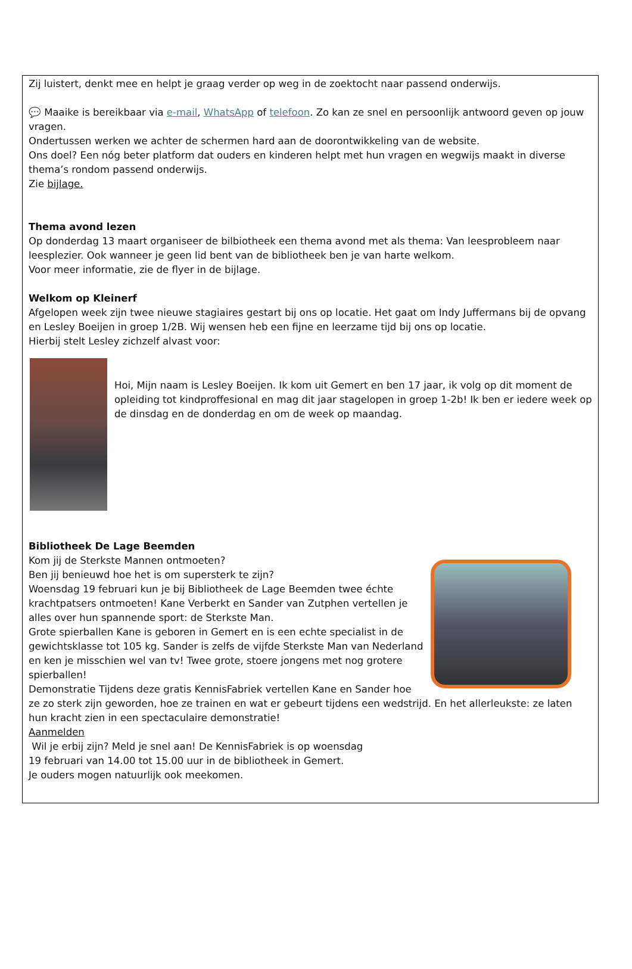Zij luistert, denkt mee en helpt je graag verder op weg in de zoektocht naar passend onderwijs.
💬 Maaike is bereikbaar via e-mail, WhatsApp of telefoon. Zo kan ze snel en persoonlijk antwoord geven op jouw vragen.
Ondertussen werken we achter de schermen hard aan de doorontwikkeling van de website.
Ons doel? Een nóg beter platform dat ouders en kinderen helpt met hun vragen en wegwijs maakt in diverse thema’s rondom passend onderwijs.
Zie bijlage.
Thema avond lezen
Op donderdag 13 maart organiseer de bilbiotheek een thema avond met als thema: Van leesprobleem naar leesplezier. Ook wanneer je geen lid bent van de bibliotheek ben je van harte welkom.
Voor meer informatie, zie de flyer in de bijlage.
Welkom op Kleinerf
Afgelopen week zijn twee nieuwe stagiaires gestart bij ons op locatie. Het gaat om Indy Juffermans bij de opvang en Lesley Boeijen in groep 1/2B. Wij wensen heb een fijne en leerzame tijd bij ons op locatie.
Hierbij stelt Lesley zichzelf alvast voor:
Hoi, Mijn naam is Lesley Boeijen. Ik kom uit Gemert en ben 17 jaar, ik volg op dit moment de opleiding tot kindproffesional en mag dit jaar stagelopen in groep 1-2b! Ik ben er iedere week op de dinsdag en de donderdag en om de week op maandag.
Bibliotheek De Lage Beemden
Kom jij de Sterkste Mannen ontmoeten?
Ben jij benieuwd hoe het is om supersterk te zijn?
Woensdag 19 februari kun je bij Bibliotheek de Lage Beemden twee échte krachtpatsers ontmoeten! Kane Verberkt en Sander van Zutphen vertellen je alles over hun spannende sport: de Sterkste Man.
Grote spierballen Kane is geboren in Gemert en is een echte specialist in de gewichtsklasse tot 105 kg. Sander is zelfs de vijfde Sterkste Man van Nederland en ken je misschien wel van tv! Twee grote, stoere jongens met nog grotere spierballen!
Demonstratie Tijdens deze gratis KennisFabriek vertellen Kane en Sander hoe ze zo sterk zijn geworden, hoe ze trainen en wat er gebeurt tijdens een wedstrijd. En het allerleukste: ze laten hun kracht zien in een spectaculaire demonstratie!
Aanmelden
Wil je erbij zijn? Meld je snel aan! De KennisFabriek is op woensdag
19 februari van 14.00 tot 15.00 uur in de bibliotheek in Gemert.
Je ouders mogen natuurlijk ook meekomen.